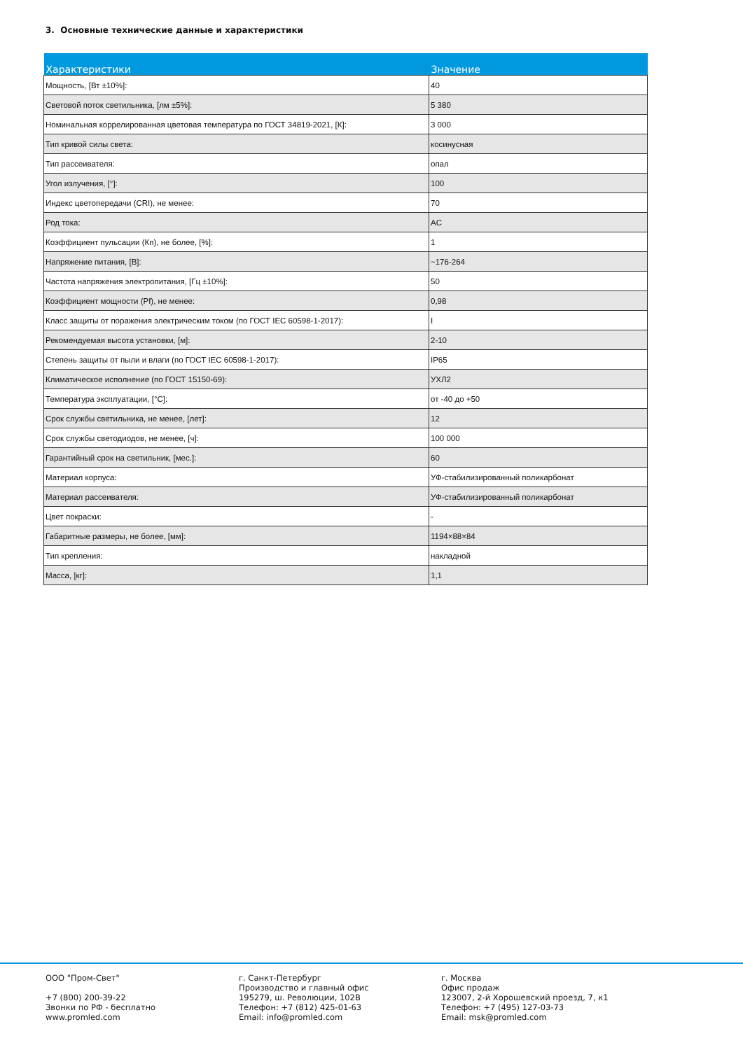3. Основные технические данные и характеристики
| Характеристики | Значение |
| --- | --- |
| Мощность, [Вт ±10%]: | 40 |
| Световой поток светильника, [лм ±5%]: | 5 380 |
| Номинальная коррелированная цветовая температура по ГОСТ 34819-2021, [К]: | 3 000 |
| Тип кривой силы света: | косинусная |
| Тип рассеивателя: | опал |
| Угол излучения, [°]: | 100 |
| Индекс цветопередачи (CRI), не менее: | 70 |
| Род тока: | AC |
| Коэффициент пульсации (Кп), не более, [%]: | 1 |
| Напряжение питания, [В]: | ~176-264 |
| Частота напряжения электропитания, [Гц ±10%]: | 50 |
| Коэффициент мощности (Pf), не менее: | 0,98 |
| Класс защиты от поражения электрическим током (по ГОСТ IEC 60598-1-2017): | I |
| Рекомендуемая высота установки, [м]: | 2-10 |
| Степень защиты от пыли и влаги (по ГОСТ IEC 60598-1-2017): | IP65 |
| Климатическое исполнение (по ГОСТ 15150-69): | УХЛ2 |
| Температура эксплуатации, [°C]: | от -40 до +50 |
| Срок службы светильника, не менее, [лет]: | 12 |
| Срок службы светодиодов, не менее, [ч]: | 100 000 |
| Гарантийный срок на светильник, [мес.]: | 60 |
| Материал корпуса: | УФ-стабилизированный поликарбонат |
| Материал рассеивателя: | УФ-стабилизированный поликарбонат |
| Цвет покраски: | - |
| Габаритные размеры, не более, [мм]: | 1194×88×84 |
| Тип крепления: | накладной |
| Масса, [кг]: | 1,1 |
ООО "Пром-Свет" +7 (800) 200-39-22 Звонки по РФ - бесплатно www.promled.com
г. Санкт-Петербург Производство и главный офис 195279, ш. Революции, 102В Телефон: +7 (812) 425-01-63 Email: info@promled.com
г. Москва Офис продаж 123007, 2-й Хорошевский проезд, 7, к1 Телефон: +7 (495) 127-03-73 Email: msk@promled.com